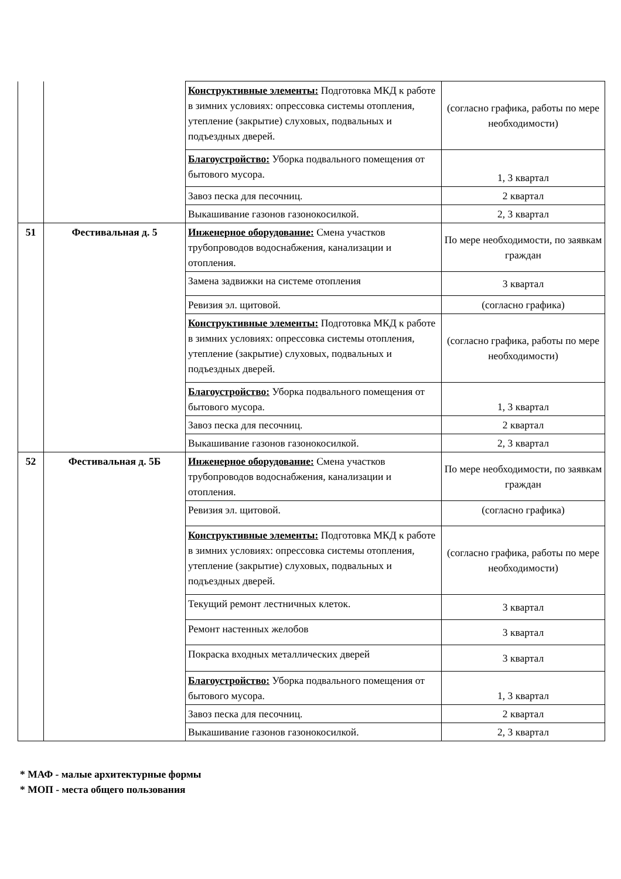| | | Конструктивные элементы: Подготовка МКД к работе в зимних условиях: опрессовка системы отопления, утепление (закрытие) слуховых, подвальных и подъездных дверей. | (согласно графика, работы по мере необходимости) |
| | | Благоустройство: Уборка подвального помещения от бытового мусора. | 1, 3 квартал |
| | | Завоз песка для песочниц. | 2 квартал |
| | | Выкашивание газонов газонокосилкой. | 2, 3 квартал |
| 51 | Фестивальная д. 5 | Инженерное оборудование: Смена участков трубопроводов водоснабжения, канализации и отопления. | По мере необходимости, по заявкам граждан |
| | | Замена задвижки на системе отопления | 3 квартал |
| | | Ревизия эл. щитовой. | (согласно графика) |
| | | Конструктивные элементы: Подготовка МКД к работе в зимних условиях: опрессовка системы отопления, утепление (закрытие) слуховых, подвальных и подъездных дверей. | (согласно графика, работы по мере необходимости) |
| | | Благоустройство: Уборка подвального помещения от бытового мусора. | 1, 3 квартал |
| | | Завоз песка для песочниц. | 2 квартал |
| | | Выкашивание газонов газонокосилкой. | 2, 3 квартал |
| 52 | Фестивальная д. 5Б | Инженерное оборудование: Смена участков трубопроводов водоснабжения, канализации и отопления. | По мере необходимости, по заявкам граждан |
| | | Ревизия эл. щитовой. | (согласно графика) |
| | | Конструктивные элементы: Подготовка МКД к работе в зимних условиях: опрессовка системы отопления, утепление (закрытие) слуховых, подвальных и подъездных дверей. | (согласно графика, работы по мере необходимости) |
| | | Текущий ремонт лестничных клеток. | 3 квартал |
| | | Ремонт настенных желобов | 3 квартал |
| | | Покраска входных металлических дверей | 3 квартал |
| | | Благоустройство: Уборка подвального помещения от бытового мусора. | 1, 3 квартал |
| | | Завоз песка для песочниц. | 2 квартал |
| | | Выкашивание газонов газонокосилкой. | 2, 3 квартал |
* МАФ - малые архитектурные формы
* МОП - места общего пользования